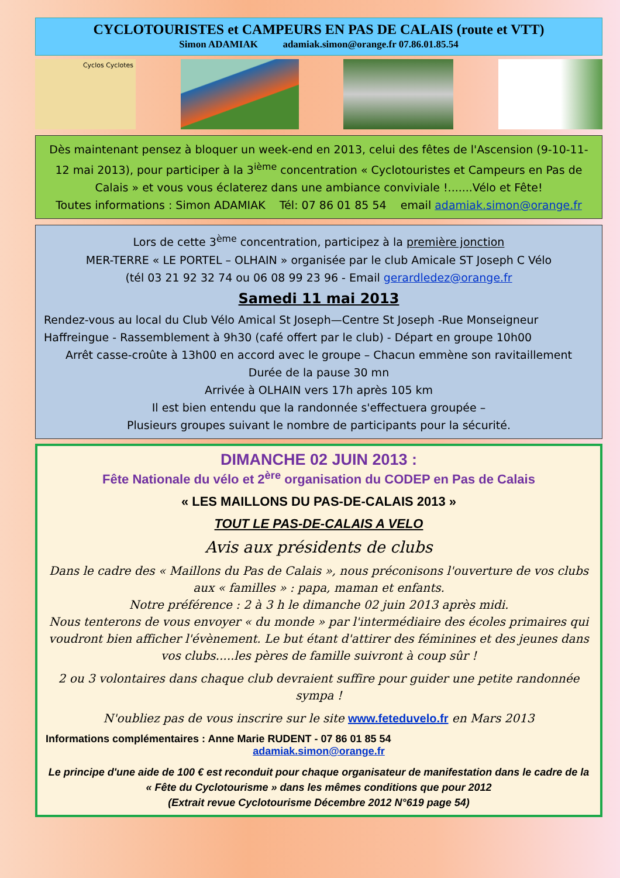CYCLOTOURISTES et CAMPEURS EN PAS DE CALAIS (route et VTT)
Simon ADAMIAK adamiak.simon@orange.fr 07.86.01.85.54
Cyclos Cyclotes
Dès maintenant pensez à bloquer un week-end en 2013, celui des fêtes de l'Ascension (9-10-11-12 mai 2013), pour participer à la 3<sup>ième</sup> concentration « Cyclotouristes et Campeurs en Pas de Calais » et vous vous éclaterez dans une ambiance conviviale !.......Vélo et Fête!
Toutes informations : Simon ADAMIAK Tél: 07 86 01 85 54 email adamiak.simon@orange.fr
Lors de cette 3<sup>ème</sup> concentration, participez à la première jonction
MER-TERRE « LE PORTEL – OLHAIN » organisée par le club Amicale ST Joseph C Vélo
(tél 03 21 92 32 74 ou 06 08 99 23 96 - Email gerardledez@orange.fr
Samedi 11 mai 2013
Rendez-vous au local du Club Vélo Amical St Joseph—Centre St Joseph -Rue Monseigneur Haffreingue - Rassemblement à 9h30 (café offert par le club) - Départ en groupe 10h00
Arrêt casse-croûte à 13h00 en accord avec le groupe – Chacun emmène son ravitaillement
Durée de la pause 30 mn
Arrivée à OLHAIN vers 17h après 105 km
Il est bien entendu que la randonnée s'effectuera groupée –
Plusieurs groupes suivant le nombre de participants pour la sécurité.
DIMANCHE 02 JUIN 2013 :
Fête Nationale du vélo et 2<sup>ère</sup> organisation du CODEP en Pas de Calais
« LES MAILLONS DU PAS-DE-CALAIS 2013 »
TOUT LE PAS-DE-CALAIS A VELO
Avis aux présidents de clubs
Dans le cadre des « Maillons du Pas de Calais », nous préconisons l'ouverture de vos clubs aux « familles » : papa, maman et enfants.
Notre préférence : 2 à 3 h le dimanche 02 juin 2013 après midi.
Nous tenterons de vous envoyer « du monde » par l'intermédiaire des écoles primaires qui voudront bien afficher l'évènement. Le but étant d'attirer des féminines et des jeunes dans vos clubs.....les pères de famille suivront à coup sûr !
2 ou 3 volontaires dans chaque club devraient suffire pour guider une petite randonnée sympa !
N'oubliez pas de vous inscrire sur le site www.feteduvelo.fr en Mars 2013
Informations complémentaires : Anne Marie RUDENT - 07 86 01 85 54
adamiak.simon@orange.fr
Le principe d'une aide de 100 € est reconduit pour chaque organisateur de manifestation dans le cadre de la « Fête du Cyclotourisme » dans les mêmes conditions que pour 2012
(Extrait revue Cyclotourisme Décembre 2012 N°619 page 54)